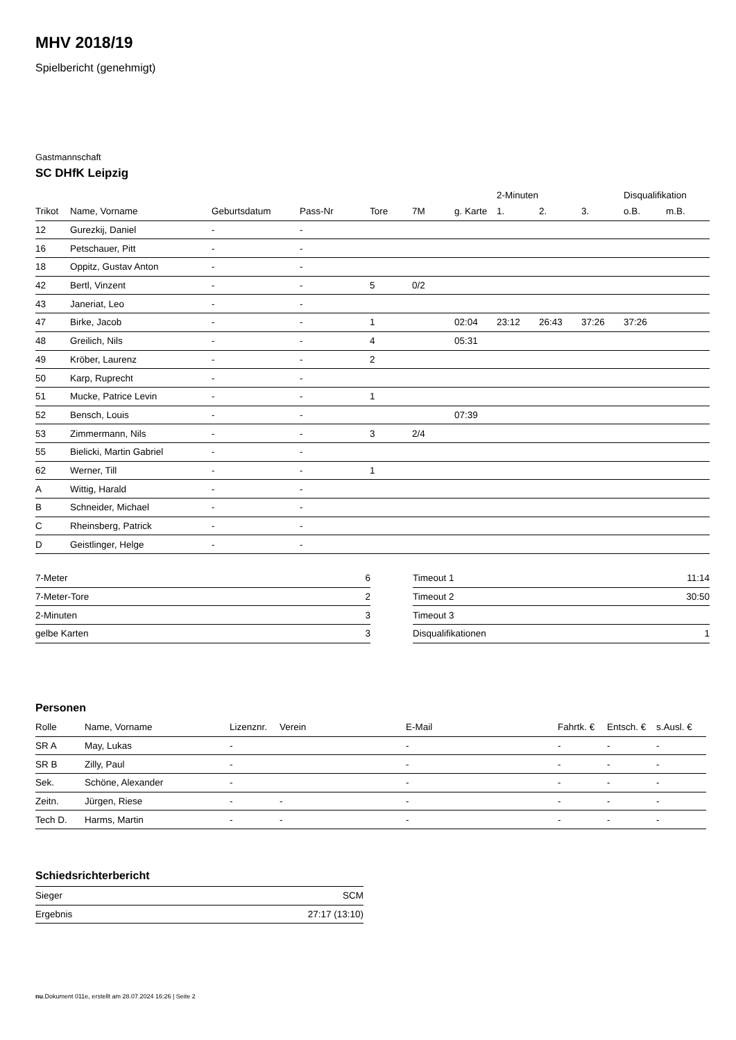MHV 2018/19
Spielbericht (genehmigt)
Gastmannschaft
SC DHfK Leipzig
| | | | | | | | 2-Minuten | | | Disqualifikation | |
| --- | --- | --- | --- | --- | --- | --- | --- | --- | --- | --- | --- |
| Trikot | Name, Vorname | Geburtsdatum | Pass-Nr | Tore | 7M | g. Karte | 1. | 2. | 3. | o.B. | m.B. |
| 12 | Gurezkij, Daniel | - | - | | | | | | | | |
| 16 | Petschauer, Pitt | - | - | | | | | | | | |
| 18 | Oppitz, Gustav Anton | - | - | | | | | | | | |
| 42 | Bertl, Vinzent | - | - | 5 | 0/2 | | | | | | |
| 43 | Janeriat, Leo | - | - | | | | | | | | |
| 47 | Birke, Jacob | - | - | 1 | | 02:04 | 23:12 | 26:43 | 37:26 | 37:26 | |
| 48 | Greilich, Nils | - | - | 4 | | 05:31 | | | | | |
| 49 | Kröber, Laurenz | - | - | 2 | | | | | | | |
| 50 | Karp, Ruprecht | - | - | | | | | | | | |
| 51 | Mucke, Patrice Levin | - | - | 1 | | | | | | | |
| 52 | Bensch, Louis | - | - | | | 07:39 | | | | | |
| 53 | Zimmermann, Nils | - | - | 3 | 2/4 | | | | | | |
| 55 | Bielicki, Martin Gabriel | - | - | | | | | | | | |
| 62 | Werner, Till | - | - | 1 | | | | | | | |
| A | Wittig, Harald | - | - | | | | | | | | |
| B | Schneider, Michael | - | - | | | | | | | | |
| C | Rheinsberg, Patrick | - | - | | | | | | | | |
| D | Geistlinger, Helge | - | - | | | | | | | | |
| 7-Meter | 6 |
| 7-Meter-Tore | 2 |
| 2-Minuten | 3 |
| gelbe Karten | 3 |
| Timeout 1 | 11:14 |
| Timeout 2 | 30:50 |
| Timeout 3 | |
| Disqualifikationen | 1 |
Personen
| Rolle | Name, Vorname | Lizenznr. | Verein | E-Mail | Fahrtk. € | Entsch. € | s.Ausl. € |
| --- | --- | --- | --- | --- | --- | --- | --- |
| SR A | May, Lukas | - | | - | - | - | - |
| SR B | Zilly, Paul | - | | - | - | - | - |
| Sek. | Schöne, Alexander | - | | - | - | - | - |
| Zeitn. | Jürgen, Riese | - | - | - | - | - | - |
| Tech D. | Harms, Martin | - | - | - | - | - | - |
Schiedsrichterbericht
| Sieger | SCM |
| Ergebnis | 27:17 (13:10) |
nu.Dokument 011e, erstellt am 28.07.2024 16:26 | Seite 2